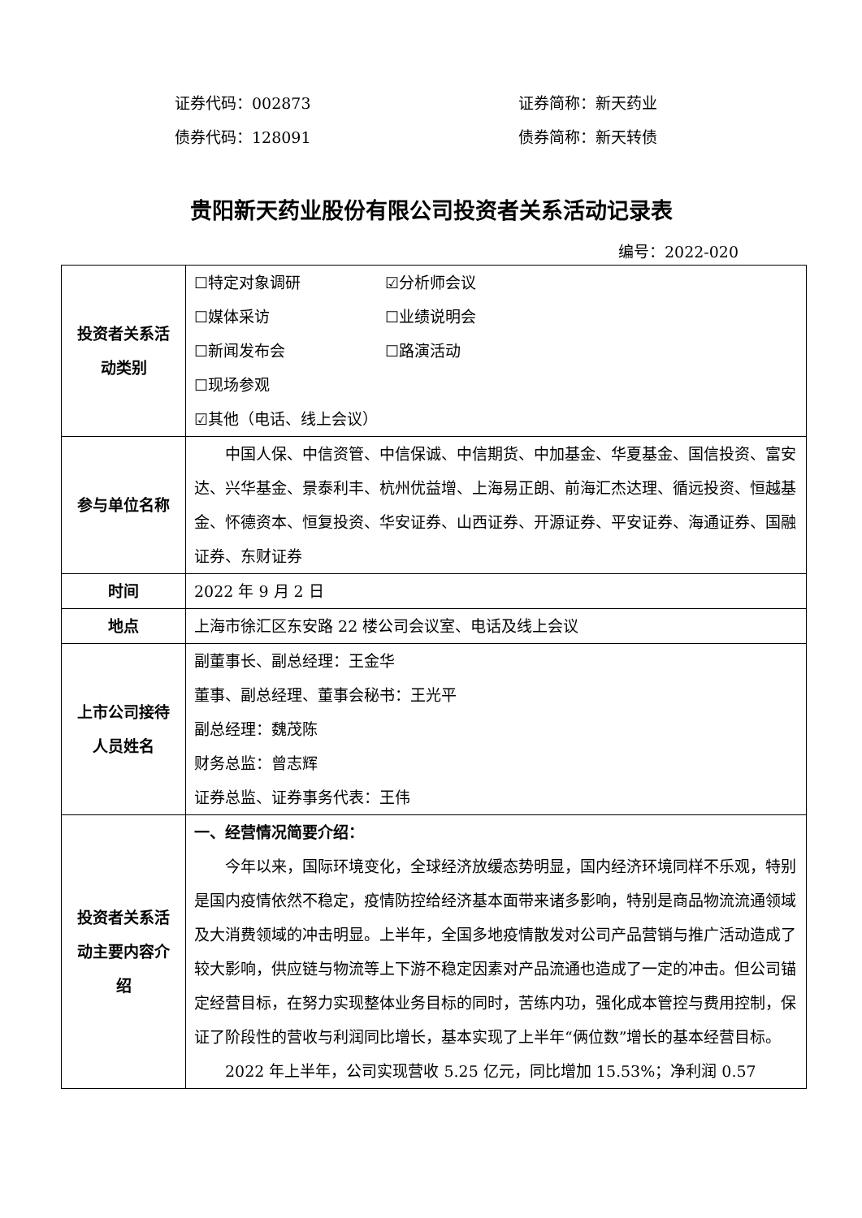证券代码：002873 证券简称：新天药业
债券代码：128091 债券简称：新天转债
贵阳新天药业股份有限公司投资者关系活动记录表
编号：2022-020
| 投资者关系活动类别 | ☐特定对象调研 ☑分析师会议 ☐媒体采访 ☐业绩说明会 ☐新闻发布会 ☐路演活动 ☐现场参观 ☑其他（电话、线上会议） |
| 参与单位名称 | 中国人保、中信资管、中信保诚、中信期货、中加基金、华夏基金、国信投资、富安达、兴华基金、景泰利丰、杭州优益增、上海易正朗、前海汇杰达理、循远投资、恒越基金、怀德资本、恒复投资、华安证券、山西证券、开源证券、平安证券、海通证券、国融证券、东财证券 |
| 时间 | 2022 年 9 月 2 日 |
| 地点 | 上海市徐汇区东安路 22 楼公司会议室、电话及线上会议 |
| 上市公司接待人员姓名 | 副董事长、副总经理：王金华 董事、副总经理、董事会秘书：王光平 副总经理：魏茂陈 财务总监：曾志辉 证券总监、证券事务代表：王伟 |
| 投资者关系活动主要内容介绍 | 一、经营情况简要介绍： 今年以来，国际环境变化，全球经济放缓态势明显，国内经济环境同样不乐观，特别是国内疫情依然不稳定，疫情防控给经济基本面带来诸多影响，特别是商品物流流通领域及大消费领域的冲击明显。上半年，全国多地疫情散发对公司产品营销与推广活动造成了较大影响，供应链与物流等上下游不稳定因素对产品流通也造成了一定的冲击。但公司锚定经营目标，在努力实现整体业务目标的同时，苦练内功，强化成本管控与费用控制，保证了阶段性的营收与利润同比增长，基本实现了上半年“俩位数”增长的基本经营目标。 2022 年上半年，公司实现营收 5.25 亿元，同比增加 15.53%；净利润 0.57 |